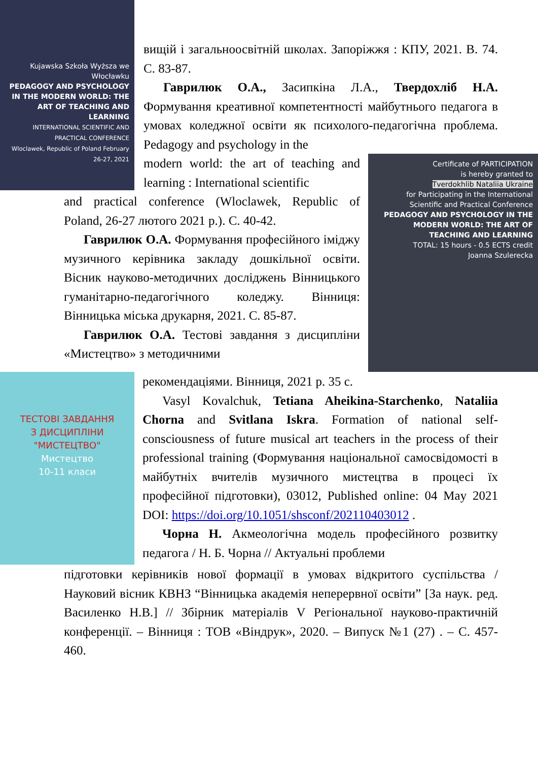Kujawska Szkoła Wyższa we Włocławku
PEDAGOGY AND PSYCHOLOGY IN THE MODERN WORLD: THE ART OF TEACHING AND LEARNING
INTERNATIONAL SCIENTIFIC AND PRACTICAL CONFERENCE
Wloclawek, Republic of Poland February 26-27, 2021
вищій і загальноосвітній школах. Запоріжжя : КПУ, 2021. В. 74. С. 83-87.
Гаврилюк О.А., Засипкіна Л.А., Твердохліб Н.А. Формування креативної компетентності майбутнього педагога в умовах коледжної освіти як психолого-педагогічна проблема. Pedagogy and psychology in the
Certificate of PARTICIPATION
is hereby granted to
Tverdokhlib Nataliia Ukraine
for Participating in the International Scientific and Practical Conference
PEDAGOGY AND PSYCHOLOGY IN THE MODERN WORLD: THE ART OF TEACHING AND LEARNING
TOTAL: 15 hours - 0.5 ECTS credit
Joanna Szulerecka
modern world: the art of teaching and learning : International scientific
and practical conference (Wloclawek, Republic of Poland, 26-27 лютого 2021 р.). С. 40-42.
Гаврилюк О.А. Формування професійного іміджу музичного керівника закладу дошкільної освіти. Вісник науково-методичних досліджень Вінницького гуманітарно-педагогічного коледжу. Вінниця: Вінницька міська друкарня, 2021. С. 85-87.
Гаврилюк О.А. Тестові завдання з дисципліни «Мистецтво» з методичними
ТЕСТОВІ ЗАВДАННЯ
З ДИСЦИПЛІНИ "МИСТЕЦТВО"
Мистецтво
10-11 класи
рекомендаціями. Вінниця, 2021 р. 35 с.
Vasyl Kovalchuk, Tetiana Aheikina-Starchenko, Nataliia Chorna and Svitlana Iskra. Formation of national self-consciousness of future musical art teachers in the process of their professional training (Формування національної самосвідомості в майбутніх вчителів музичного мистецтва в процесі їх професійної підготовки), 03012, Published online: 04 May 2021 DOI: https://doi.org/10.1051/shsconf/202110403012 .
Чорна Н. Акмеологічна модель професійного розвитку педагога / Н. Б. Чорна // Актуальні проблеми
підготовки керівників нової формації в умовах відкритого суспільства / Науковий вісник КВНЗ “Вінницька академія неперервної освіти” [За наук. ред. Василенко Н.В.] // Збірник матеріалів V Регіональної науково-практичній конференції. – Вінниця : ТОВ «Віндрук», 2020. – Випуск №1 (27) . – С. 457- 460.